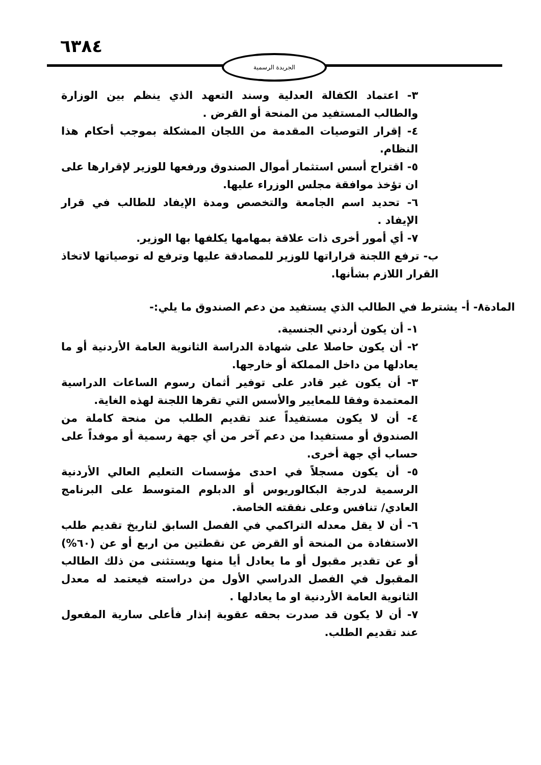٦٣٨٤
الجريدة الرسمية
٣- اعتماد الكفالة العدلية وسند التعهد الذي ينظم بين الوزارة والطالب المستفيد من المنحة أو القرض .
٤- إقرار التوصيات المقدمة من اللجان المشكلة بموجب أحكام هذا النظام.
٥- اقتراح أسس استثمار أموال الصندوق ورفعها للوزير لإقرارها على ان تؤخذ موافقة مجلس الوزراء عليها.
٦- تحديد اسم الجامعة والتخصص ومدة الإيفاد للطالب في قرار الإيفاد .
٧- أي أمور أخرى ذات علاقة بمهامها يكلفها بها الوزير.
ب- ترفع اللجنة قراراتها للوزير للمصادقة عليها وترفع له توصياتها لاتخاذ القرار اللازم بشأنها.
المادة٨- أ- يشترط في الطالب الذي يستفيد من دعم الصندوق ما يلي:-
١- أن يكون أردني الجنسية.
٢- أن يكون حاصلا على شهادة الدراسة الثانوية العامة الأردنية أو ما يعادلها من داخل المملكة أو خارجها.
٣- أن يكون غير قادر على توفير أثمان رسوم الساعات الدراسية المعتمدة وفقا للمعايير والأسس التي تقرها اللجنة لهذه الغاية.
٤- أن لا يكون مستفيداً عند تقديم الطلب من منحة كاملة من الصندوق أو مستفيدا من دعم آخر من أي جهة رسمية أو موفداً على حساب أي جهة أخرى.
٥- أن يكون مسجلاً في احدى مؤسسات التعليم العالي الأردنية الرسمية لدرجة البكالوريوس أو الدبلوم المتوسط على البرنامج العادي/ تنافس وعلى نفقته الخاصة.
٦- أن لا يقل معدله التراكمي في الفصل السابق لتاريخ تقديم طلب الاستفادة من المنحة أو القرض عن نقطتين من اربع أو عن (٦٠%) أو عن تقدير مقبول أو ما يعادل أيا منها ويستثنى من ذلك الطالب المقبول في الفصل الدراسي الأول من دراسته فيعتمد له معدل الثانوية العامة الأردنية او ما يعادلها .
٧- أن لا يكون قد صدرت بحقه عقوبة إنذار فأعلى سارية المفعول عند تقديم الطلب.